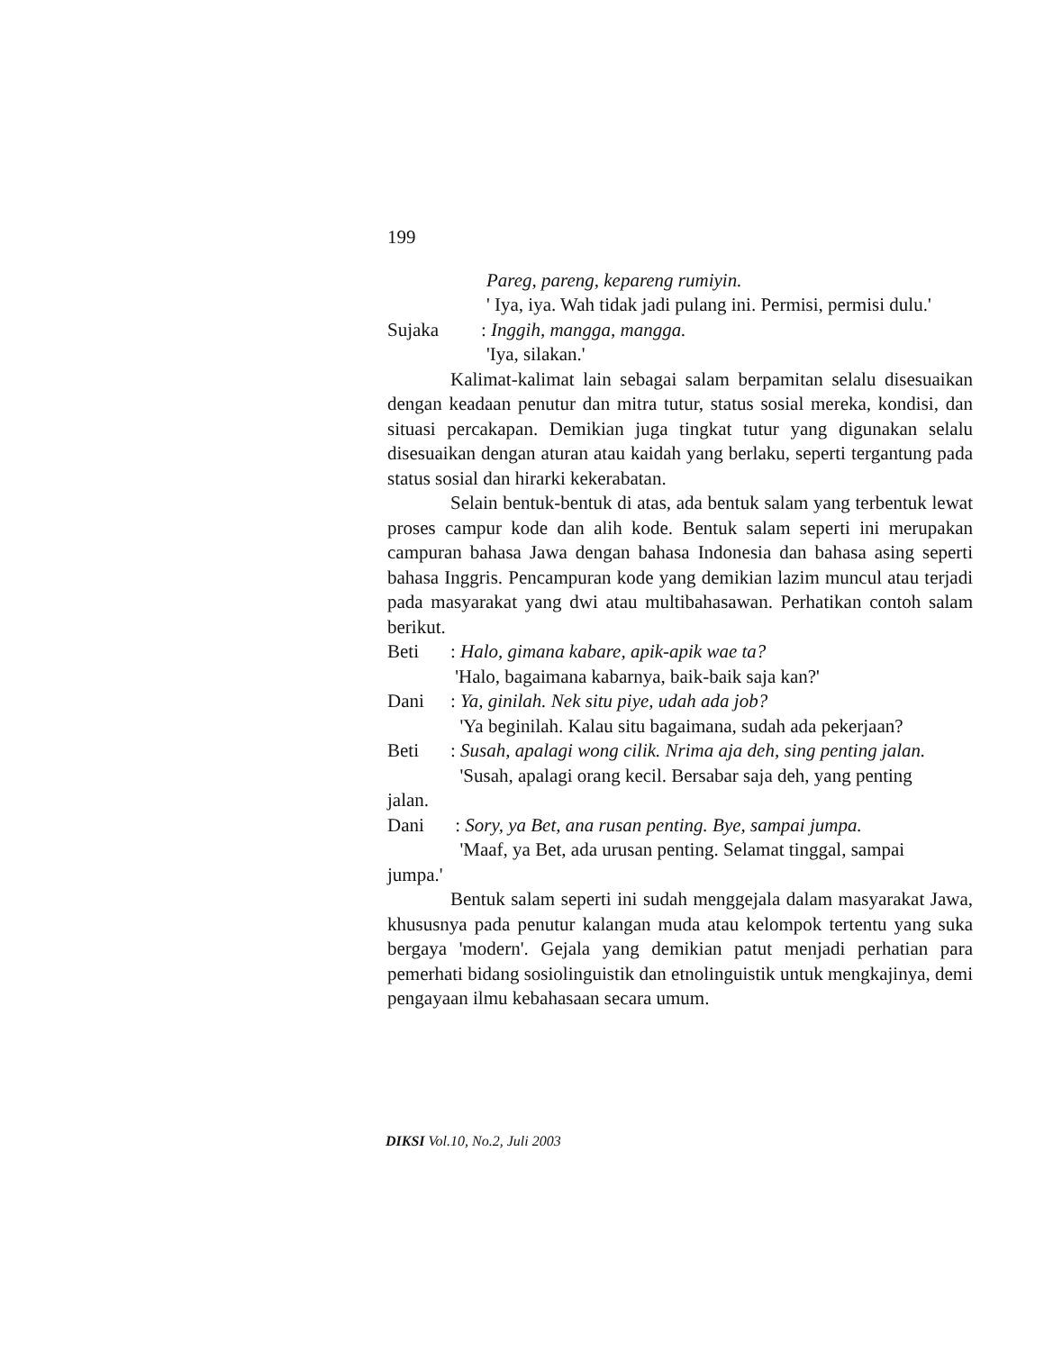199
Pareg, pareng, kepareng rumiyin.
' Iya, iya. Wah tidak jadi pulang ini. Permisi, permisi dulu.'
Sujaka: Inggih, mangga, mangga.
'Iya, silakan.'
Kalimat-kalimat lain sebagai salam berpamitan selalu disesuaikan dengan keadaan penutur dan mitra tutur, status sosial mereka, kondisi, dan situasi percakapan. Demikian juga tingkat tutur yang digunakan selalu disesuaikan dengan aturan atau kaidah yang berlaku, seperti tergantung pada status sosial dan hirarki kekerabatan.
Selain bentuk-bentuk di atas, ada bentuk salam yang terbentuk lewat proses campur kode dan alih kode. Bentuk salam seperti ini merupakan campuran bahasa Jawa dengan bahasa Indonesia dan bahasa asing seperti bahasa Inggris. Pencampuran kode yang demikian lazim muncul atau terjadi pada masyarakat yang dwi atau multibahasawan. Perhatikan contoh salam berikut.
Beti: Halo, gimana kabare, apik-apik wae ta?
'Halo, bagaimana kabarnya, baik-baik saja kan?'
Dani: Ya, ginilah. Nek situ piye, udah ada job?
'Ya beginilah. Kalau situ bagaimana, sudah ada pekerjaan?
Beti: Susah, apalagi wong cilik. Nrima aja deh, sing penting jalan.
'Susah, apalagi orang kecil. Bersabar saja deh, yang penting
jalan.
Dani : Sory, ya Bet, ana rusan penting. Bye, sampai jumpa.
'Maaf, ya Bet, ada urusan penting. Selamat tinggal, sampai
jumpa.'
Bentuk salam seperti ini sudah menggejala dalam masyarakat Jawa, khususnya pada penutur kalangan muda atau kelompok tertentu yang suka bergaya 'modern'. Gejala yang demikian patut menjadi perhatian para pemerhati bidang sosiolinguistik dan etnolinguistik untuk mengkajinya, demi pengayaan ilmu kebahasaan secara umum.
DIKSI Vol.10, No.2, Juli 2003